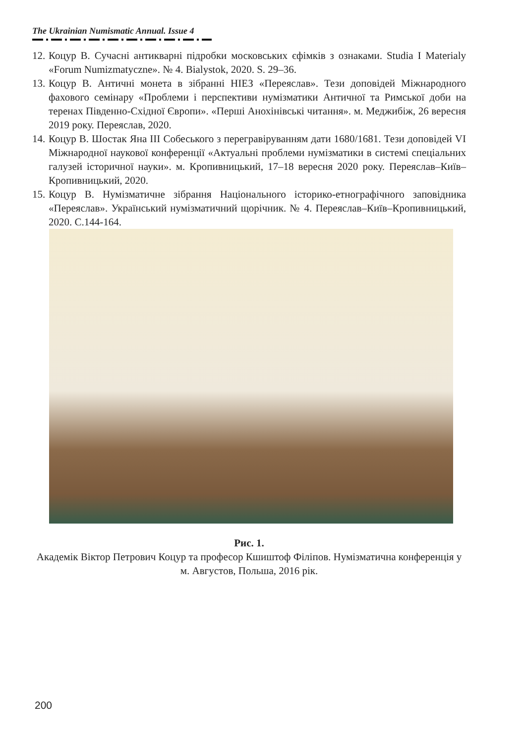The Ukrainian Numismatic Annual. Issue 4
12. Коцур В. Сучасні антикварні підробки московських єфімків з ознаками. Studia I Materialy «Forum Numizmatyczne». № 4. Bialystok, 2020. S. 29–36.
13. Коцур В. Античні монета в зібранні НІЕЗ «Переяслав». Тези доповідей Міжнародного фахового семінару «Проблеми і перспективи нумізматики Античної та Римської доби на теренах Південно-Східної Європи». «Перші Анохінівські читання». м. Меджибіж, 26 вересня 2019 року. Переяслав, 2020.
14. Коцур В. Шостак Яна ІІІ Собеського з перегравіруванням дати 1680/1681. Тези доповідей VI Міжнародної наукової конференції «Актуальні проблеми нумізматики в системі спеціальних галузей історичної науки». м. Кропивницький, 17–18 вересня 2020 року. Переяслав–Київ–Кропивницький, 2020.
15. Коцур В. Нумізматичне зібрання Національного історико-етнографічного заповідника «Переяслав». Український нумізматичний щорічник. № 4. Переяслав–Київ–Кропивницький, 2020. С.144-164.
Рис. 1.
Академік Віктор Петрович Коцур та професор Кшиштоф Філіпов. Нумізматична конференція у м. Августов, Польша, 2016 рік.
200